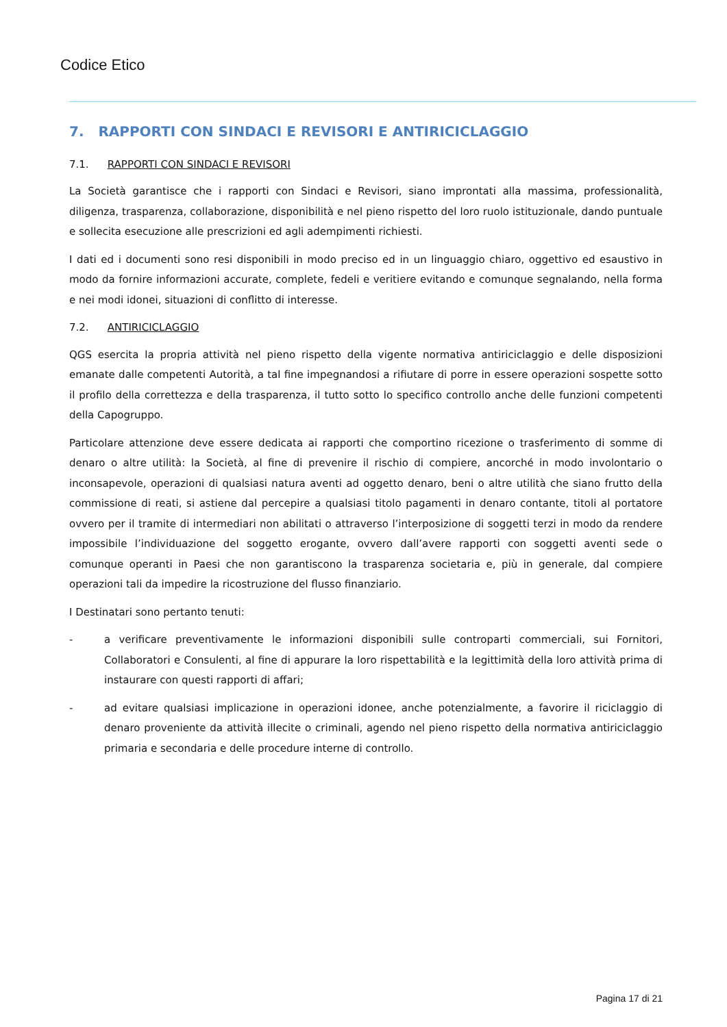Codice Etico
7. RAPPORTI CON SINDACI E REVISORI E ANTIRICICLAGGIO
7.1. RAPPORTI CON SINDACI E REVISORI
La Società garantisce che i rapporti con Sindaci e Revisori, siano improntati alla massima, professionalità, diligenza, trasparenza, collaborazione, disponibilità e nel pieno rispetto del loro ruolo istituzionale, dando puntuale e sollecita esecuzione alle prescrizioni ed agli adempimenti richiesti.
I dati ed i documenti sono resi disponibili in modo preciso ed in un linguaggio chiaro, oggettivo ed esaustivo in modo da fornire informazioni accurate, complete, fedeli e veritiere evitando e comunque segnalando, nella forma e nei modi idonei, situazioni di conflitto di interesse.
7.2. ANTIRICICLAGGIO
QGS esercita la propria attività nel pieno rispetto della vigente normativa antiriciclaggio e delle disposizioni emanate dalle competenti Autorità, a tal fine impegnandosi a rifiutare di porre in essere operazioni sospette sotto il profilo della correttezza e della trasparenza, il tutto sotto lo specifico controllo anche delle funzioni competenti della Capogruppo.
Particolare attenzione deve essere dedicata ai rapporti che comportino ricezione o trasferimento di somme di denaro o altre utilità: la Società, al fine di prevenire il rischio di compiere, ancorché in modo involontario o inconsapevole, operazioni di qualsiasi natura aventi ad oggetto denaro, beni o altre utilità che siano frutto della commissione di reati, si astiene dal percepire a qualsiasi titolo pagamenti in denaro contante, titoli al portatore ovvero per il tramite di intermediari non abilitati o attraverso l’interposizione di soggetti terzi in modo da rendere impossibile l’individuazione del soggetto erogante, ovvero dall’avere rapporti con soggetti aventi sede o comunque operanti in Paesi che non garantiscono la trasparenza societaria e, più in generale, dal compiere operazioni tali da impedire la ricostruzione del flusso finanziario.
I Destinatari sono pertanto tenuti:
- a verificare preventivamente le informazioni disponibili sulle controparti commerciali, sui Fornitori, Collaboratori e Consulenti, al fine di appurare la loro rispettabilità e la legittimità della loro attività prima di instaurare con questi rapporti di affari;
- ad evitare qualsiasi implicazione in operazioni idonee, anche potenzialmente, a favorire il riciclaggio di denaro proveniente da attività illecite o criminali, agendo nel pieno rispetto della normativa antiriciclaggio primaria e secondaria e delle procedure interne di controllo.
Pagina 17 di 21